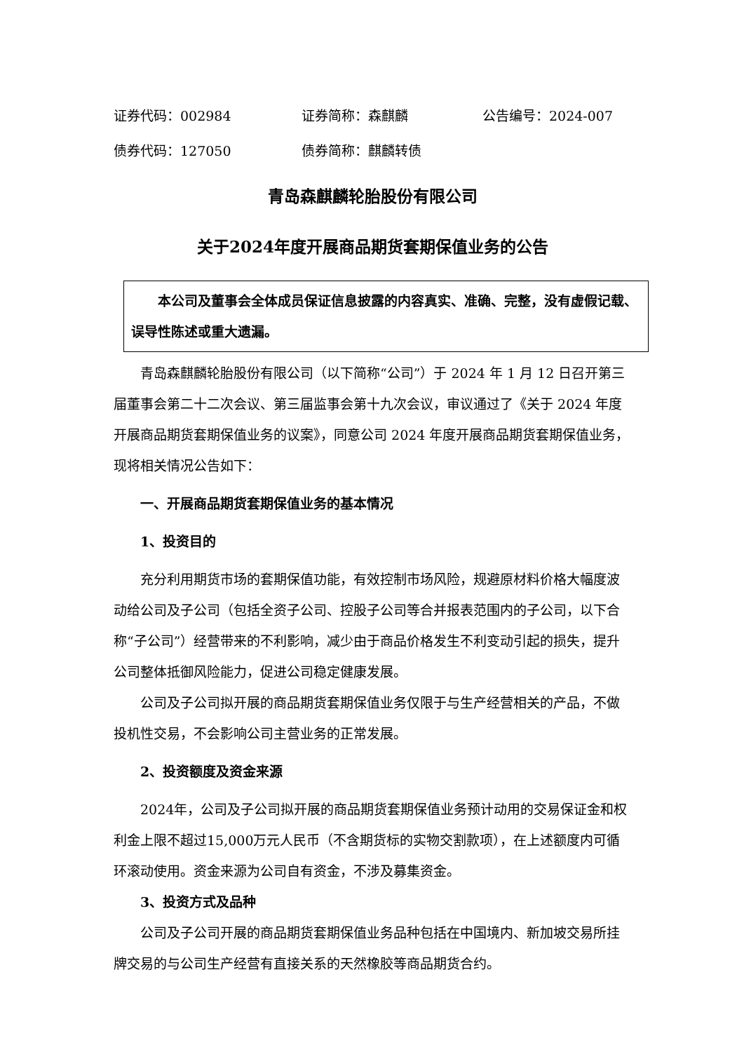证券代码：002984 证券简称：森麒麟 公告编号：2024-007
债券代码：127050 债券简称：麒麟转债
青岛森麒麟轮胎股份有限公司
关于2024年度开展商品期货套期保值业务的公告
本公司及董事会全体成员保证信息披露的内容真实、准确、完整，没有虚假记载、误导性陈述或重大遗漏。
青岛森麒麟轮胎股份有限公司（以下简称“公司”）于 2024 年 1 月 12 日召开第三届董事会第二十二次会议、第三届监事会第十九次会议，审议通过了《关于 2024 年度开展商品期货套期保值业务的议案》，同意公司 2024 年度开展商品期货套期保值业务，现将相关情况公告如下：
一、开展商品期货套期保值业务的基本情况
1、投资目的
充分利用期货市场的套期保值功能，有效控制市场风险，规避原材料价格大幅度波动给公司及子公司（包括全资子公司、控股子公司等合并报表范围内的子公司，以下合称“子公司”）经营带来的不利影响，减少由于商品价格发生不利变动引起的损失，提升公司整体抵御风险能力，促进公司稳定健康发展。
公司及子公司拟开展的商品期货套期保值业务仅限于与生产经营相关的产品，不做投机性交易，不会影响公司主营业务的正常发展。
2、投资额度及资金来源
2024年，公司及子公司拟开展的商品期货套期保值业务预计动用的交易保证金和权利金上限不超过15,000万元人民币（不含期货标的实物交割款项），在上述额度内可循环滚动使用。资金来源为公司自有资金，不涉及募集资金。
3、投资方式及品种
公司及子公司开展的商品期货套期保值业务品种包括在中国境内、新加坡交易所挂牌交易的与公司生产经营有直接关系的天然橡胶等商品期货合约。